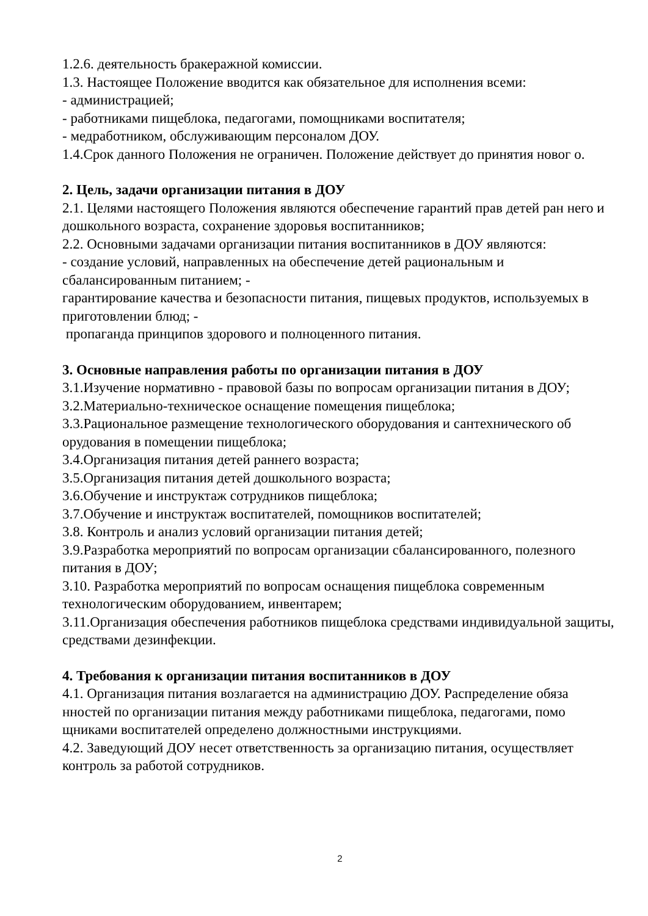1.2.6. деятельность бракеражной комиссии.
1.3. Настоящее Положение вводится как обязательное для исполнения всеми:
- администрацией;
- работниками пищеблока, педагогами, помощниками воспитателя;
- медработником, обслуживающим персоналом ДОУ.
1.4.Срок данного Положения не ограничен. Положение действует до принятия новог о.
2. Цель, задачи организации питания в ДОУ
2.1. Целями настоящего Положения являются обеспечение гарантий прав детей ран него и дошкольного возраста, сохранение здоровья воспитанников;
2.2. Основными задачами организации питания воспитанников в ДОУ являются:
- создание условий, направленных на обеспечение детей рациональным и сбалансированным питанием; -
гарантирование качества и безопасности питания, пищевых продуктов, используемых в приготовлении блюд; -
пропаганда принципов здорового и полноценного питания.
3. Основные направления работы по организации питания в ДОУ
3.1.Изучение нормативно - правовой базы по вопросам организации питания в ДОУ;
3.2.Материально-техническое оснащение помещения пищеблока;
3.3.Рациональное размещение технологического оборудования и сантехнического об орудования в помещении пищеблока;
3.4.Организация питания детей раннего возраста;
3.5.Организация питания детей дошкольного возраста;
3.6.Обучение и инструктаж сотрудников пищеблока;
3.7.Обучение и инструктаж воспитателей, помощников воспитателей;
3.8. Контроль и анализ условий организации питания детей;
3.9.Разработка мероприятий по вопросам организации сбалансированного, полезного питания в ДОУ;
3.10. Разработка мероприятий по вопросам оснащения пищеблока современным технологическим оборудованием, инвентарем;
3.11.Организация обеспечения работников пищеблока средствами индивидуальной защиты, средствами дезинфекции.
4. Требования к организации питания воспитанников в ДОУ
4.1. Организация питания возлагается на администрацию ДОУ. Распределение обяза нностей по организации питания между работниками пищеблока, педагогами, помо щниками воспитателей определено должностными инструкциями.
4.2. Заведующий ДОУ несет ответственность за организацию питания, осуществляет контроль за работой сотрудников.
2